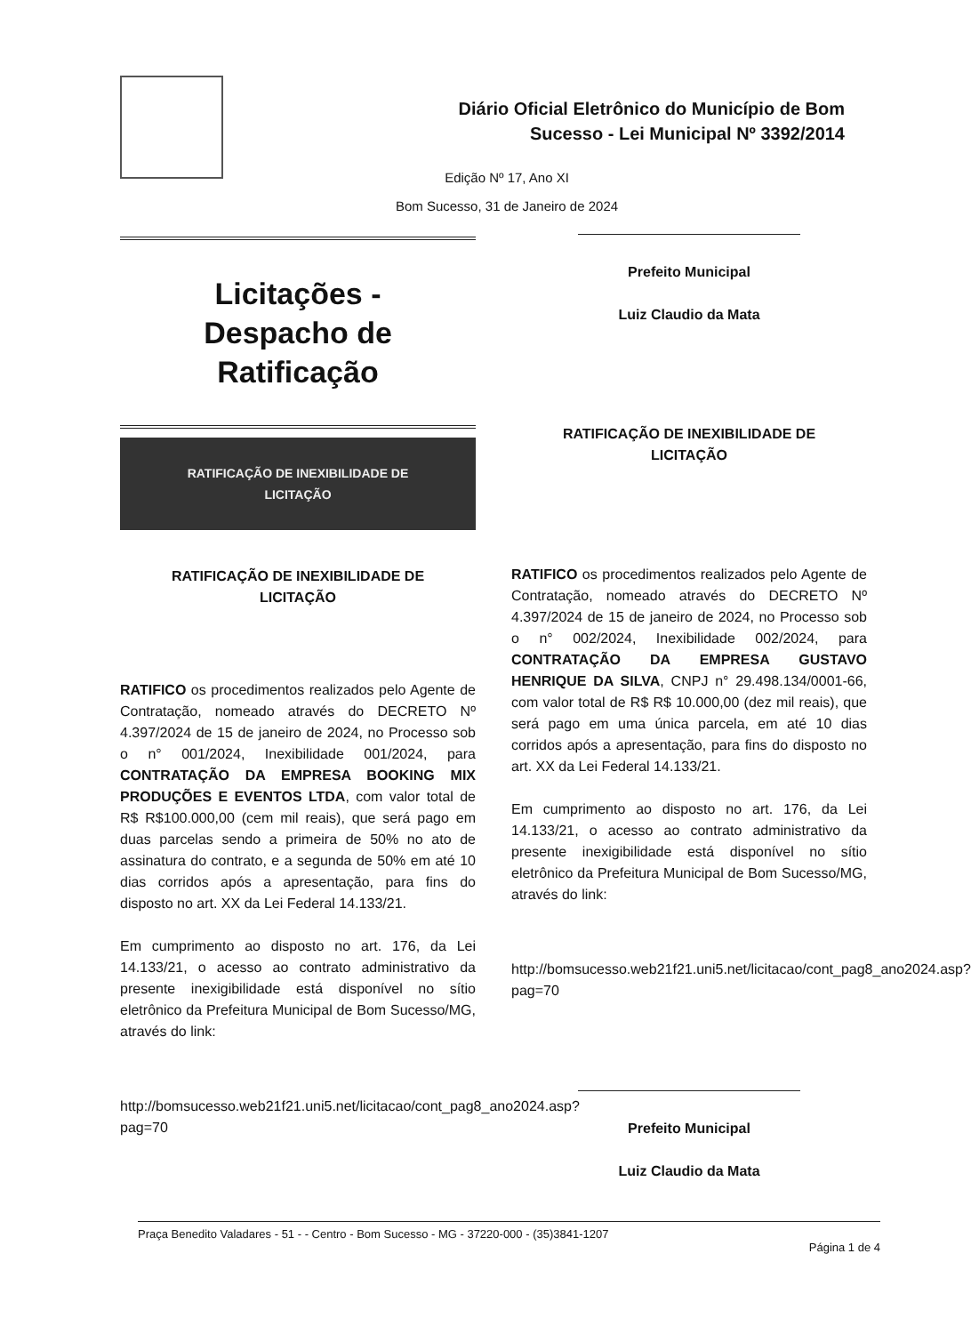Diário Oficial Eletrônico do Município de Bom
Sucesso - Lei Municipal Nº 3392/2014
Edição Nº 17, Ano XI
Bom Sucesso, 31 de Janeiro de 2024
Licitações -
Despacho de
Ratificação
RATIFICAÇÃO DE INEXIBILIDADE DE
LICITAÇÃO
RATIFICAÇÃO DE INEXIBILIDADE DE
LICITAÇÃO
RATIFICO os procedimentos realizados pelo Agente de Contratação, nomeado através do DECRETO Nº 4.397/2024 de 15 de janeiro de 2024, no Processo sob o n° 001/2024, Inexibilidade 001/2024, para CONTRATAÇÃO DA EMPRESA BOOKING MIX PRODUÇÕES E EVENTOS LTDA, com valor total de R$ R$100.000,00 (cem mil reais), que será pago em duas parcelas sendo a primeira de 50% no ato de assinatura do contrato, e a segunda de 50% em até 10 dias corridos após a apresentação, para fins do disposto no art. XX da Lei Federal 14.133/21.
Em cumprimento ao disposto no art. 176, da Lei 14.133/21, o acesso ao contrato administrativo da presente inexigibilidade está disponível no sítio eletrônico da Prefeitura Municipal de Bom Sucesso/MG, através do link:
http://bomsucesso.web21f21.uni5.net/licitacao/cont_pag8_ano2024.asp?pag=70
Prefeito Municipal
Luiz Claudio da Mata
RATIFICAÇÃO DE INEXIBILIDADE DE
LICITAÇÃO
RATIFICO os procedimentos realizados pelo Agente de Contratação, nomeado através do DECRETO Nº 4.397/2024 de 15 de janeiro de 2024, no Processo sob o n° 002/2024, Inexibilidade 002/2024, para CONTRATAÇÃO DA EMPRESA GUSTAVO HENRIQUE DA SILVA, CNPJ n° 29.498.134/0001-66, com valor total de R$ R$ 10.000,00 (dez mil reais), que será pago em uma única parcela, em até 10 dias corridos após a apresentação, para fins do disposto no art. XX da Lei Federal 14.133/21.
Em cumprimento ao disposto no art. 176, da Lei 14.133/21, o acesso ao contrato administrativo da presente inexigibilidade está disponível no sítio eletrônico da Prefeitura Municipal de Bom Sucesso/MG, através do link:
http://bomsucesso.web21f21.uni5.net/licitacao/cont_pag8_ano2024.asp?pag=70
Prefeito Municipal
Luiz Claudio da Mata
Praça Benedito Valadares - 51 - - Centro - Bom Sucesso - MG - 37220-000 - (35)3841-1207
Página 1 de 4